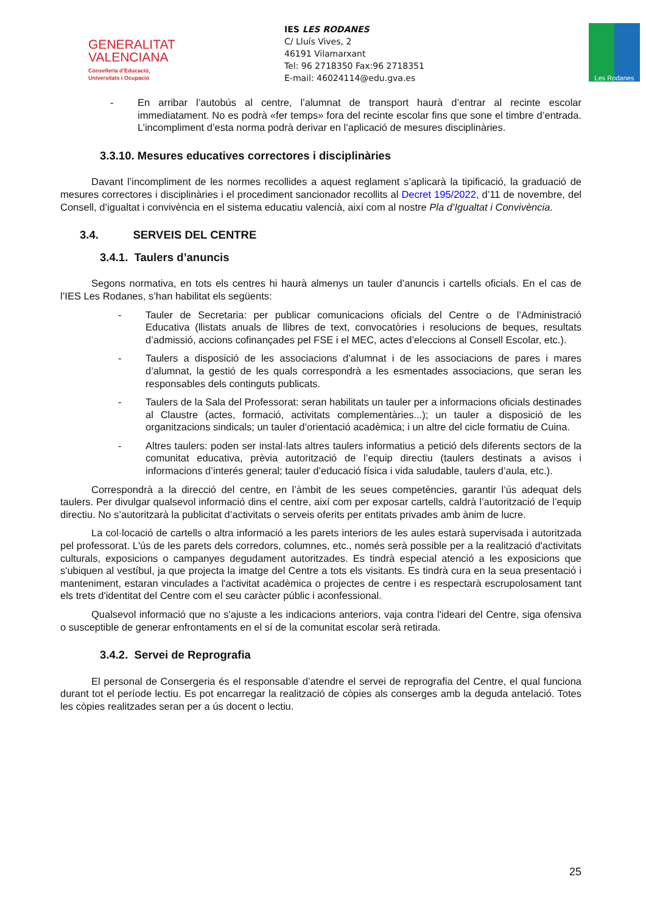GENERALITAT
VALENCIANA
Conselleria d’Educació,
Universitats i Ocupació
IES LES RODANES
C/ Lluís Vives, 2
46191 Vilamarxant
Tel: 96 2718350 Fax:96 2718351
E-mail: 46024114@edu.gva.es
Les Rodanes
- En arribar l’autobús al centre, l’alumnat de transport haurà d’entrar al recinte escolar immediatament. No es podrà «fer temps» fora del recinte escolar fins que sone el timbre d’entrada. L’incompliment d’esta norma podrà derivar en l’aplicació de mesures disciplinàries.
3.3.10. Mesures educatives correctores i disciplinàries
Davant l’incompliment de les normes recollides a aquest reglament s’aplicarà la tipificació, la graduació de mesures correctores i disciplinàries i el procediment sancionador recollits al Decret 195/2022, d’11 de novembre, del Consell, d’igualtat i convivència en el sistema educatiu valencià, així com al nostre Pla d’Igualtat i Convivència.
3.4. SERVEIS DEL CENTRE
3.4.1. Taulers d’anuncis
Segons normativa, en tots els centres hi haurà almenys un tauler d’anuncis i cartells oficials. En el cas de l’IES Les Rodanes, s’han habilitat els següents:
- Tauler de Secretaria: per publicar comunicacions oficials del Centre o de l’Administració Educativa (llistats anuals de llibres de text, convocatòries i resolucions de beques, resultats d’admissió, accions cofinançades pel FSE i el MEC, actes d’eleccions al Consell Escolar, etc.).
- Taulers a disposició de les associacions d’alumnat i de les associacions de pares i mares d’alumnat, la gestió de les quals correspondrà a les esmentades associacions, que seran les responsables dels continguts publicats.
- Taulers de la Sala del Professorat: seran habilitats un tauler per a informacions oficials destinades al Claustre (actes, formació, activitats complementàries...); un tauler a disposició de les organitzacions sindicals; un tauler d’orientació acadèmica; i un altre del cicle formatiu de Cuina.
- Altres taulers: poden ser instal·lats altres taulers informatius a petició dels diferents sectors de la comunitat educativa, prèvia autorització de l’equip directiu (taulers destinats a avisos i informacions d’interés general; tauler d’educació física i vida saludable, taulers d’aula, etc.).
Correspondrà a la direcció del centre, en l’àmbit de les seues competències, garantir l’ús adequat dels taulers. Per divulgar qualsevol informació dins el centre, així com per exposar cartells, caldrà l’autorització de l’equip directiu. No s’autoritzarà la publicitat d’activitats o serveis oferits per entitats privades amb ànim de lucre.
La col·locació de cartells o altra informació a les parets interiors de les aules estarà supervisada i autoritzada pel professorat. L'ús de les parets dels corredors, columnes, etc., només serà possible per a la realització d'activitats culturals, exposicions o campanyes degudament autoritzades. Es tindrà especial atenció a les exposicions que s'ubiquen al vestíbul, ja que projecta la imatge del Centre a tots els visitants. Es tindrà cura en la seua presentació i manteniment, estaran vinculades a l'activitat acadèmica o projectes de centre i es respectarà escrupolosament tant els trets d'identitat del Centre com el seu caràcter públic i aconfessional.
Qualsevol informació que no s'ajuste a les indicacions anteriors, vaja contra l'ideari del Centre, siga ofensiva o susceptible de generar enfrontaments en el sí de la comunitat escolar serà retirada.
3.4.2. Servei de Reprografia
El personal de Consergeria és el responsable d’atendre el servei de reprografia del Centre, el qual funciona durant tot el període lectiu. Es pot encarregar la realització de còpies als conserges amb la deguda antelació. Totes les còpies realitzades seran per a ús docent o lectiu.
25